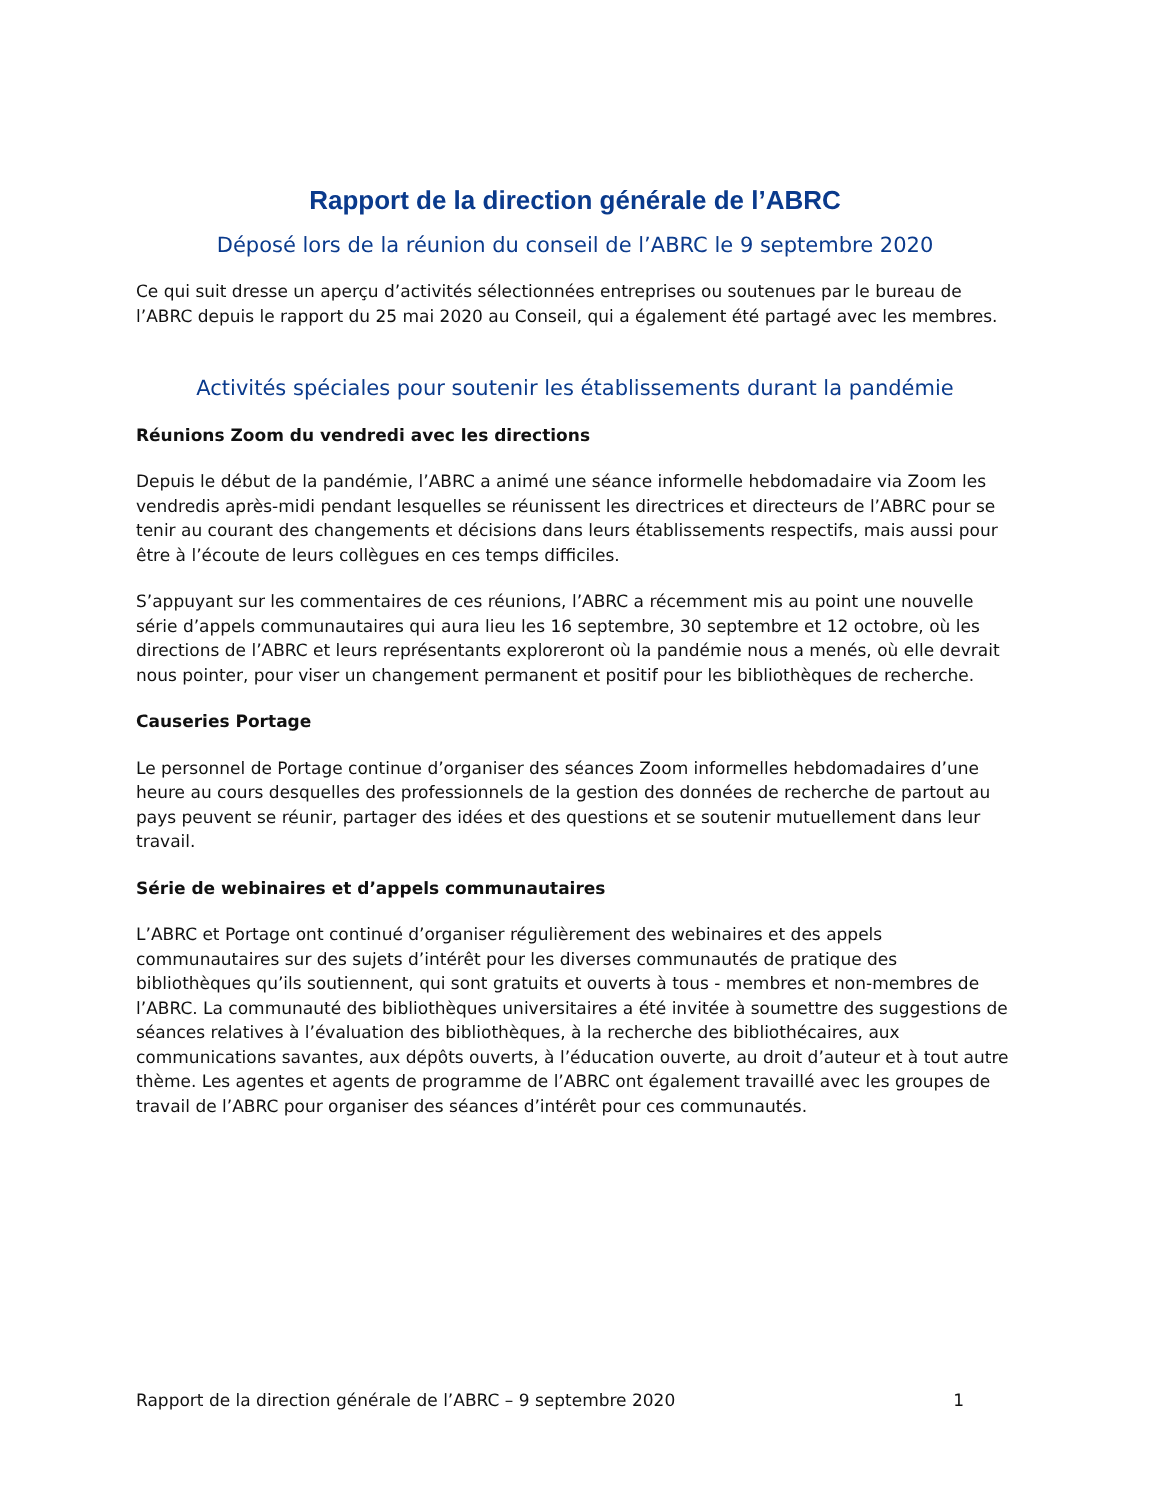Rapport de la direction générale de l’ABRC
Déposé lors de la réunion du conseil de l’ABRC le 9 septembre 2020
Ce qui suit dresse un aperçu d’activités sélectionnées entreprises ou soutenues par le bureau de l’ABRC depuis le rapport du 25 mai 2020 au Conseil, qui a également été partagé avec les membres.
Activités spéciales pour soutenir les établissements durant la pandémie
Réunions Zoom du vendredi avec les directions
Depuis le début de la pandémie, l’ABRC a animé une séance informelle hebdomadaire via Zoom les vendredis après-midi pendant lesquelles se réunissent les directrices et directeurs de l’ABRC pour se tenir au courant des changements et décisions dans leurs établissements respectifs, mais aussi pour être à l’écoute de leurs collègues en ces temps difficiles.
S’appuyant sur les commentaires de ces réunions, l’ABRC a récemment mis au point une nouvelle série d’appels communautaires qui aura lieu les 16 septembre, 30 septembre et 12 octobre, où les directions de l’ABRC et leurs représentants exploreront où la pandémie nous a menés, où elle devrait nous pointer, pour viser un changement permanent et positif pour les bibliothèques de recherche.
Causeries Portage
Le personnel de Portage continue d’organiser des séances Zoom informelles hebdomadaires d’une heure au cours desquelles des professionnels de la gestion des données de recherche de partout au pays peuvent se réunir, partager des idées et des questions et se soutenir mutuellement dans leur travail.
Série de webinaires et d’appels communautaires
L’ABRC et Portage ont continué d’organiser régulièrement des webinaires et des appels communautaires sur des sujets d’intérêt pour les diverses communautés de pratique des bibliothèques qu’ils soutiennent, qui sont gratuits et ouverts à tous - membres et non-membres de l’ABRC. La communauté des bibliothèques universitaires a été invitée à soumettre des suggestions de séances relatives à l’évaluation des bibliothèques, à la recherche des bibliothécaires, aux communications savantes, aux dépôts ouverts, à l’éducation ouverte, au droit d’auteur et à tout autre thème. Les agentes et agents de programme de l’ABRC ont également travaillé avec les groupes de travail de l’ABRC pour organiser des séances d’intérêt pour ces communautés.
Rapport de la direction générale de l’ABRC – 9 septembre 2020 1